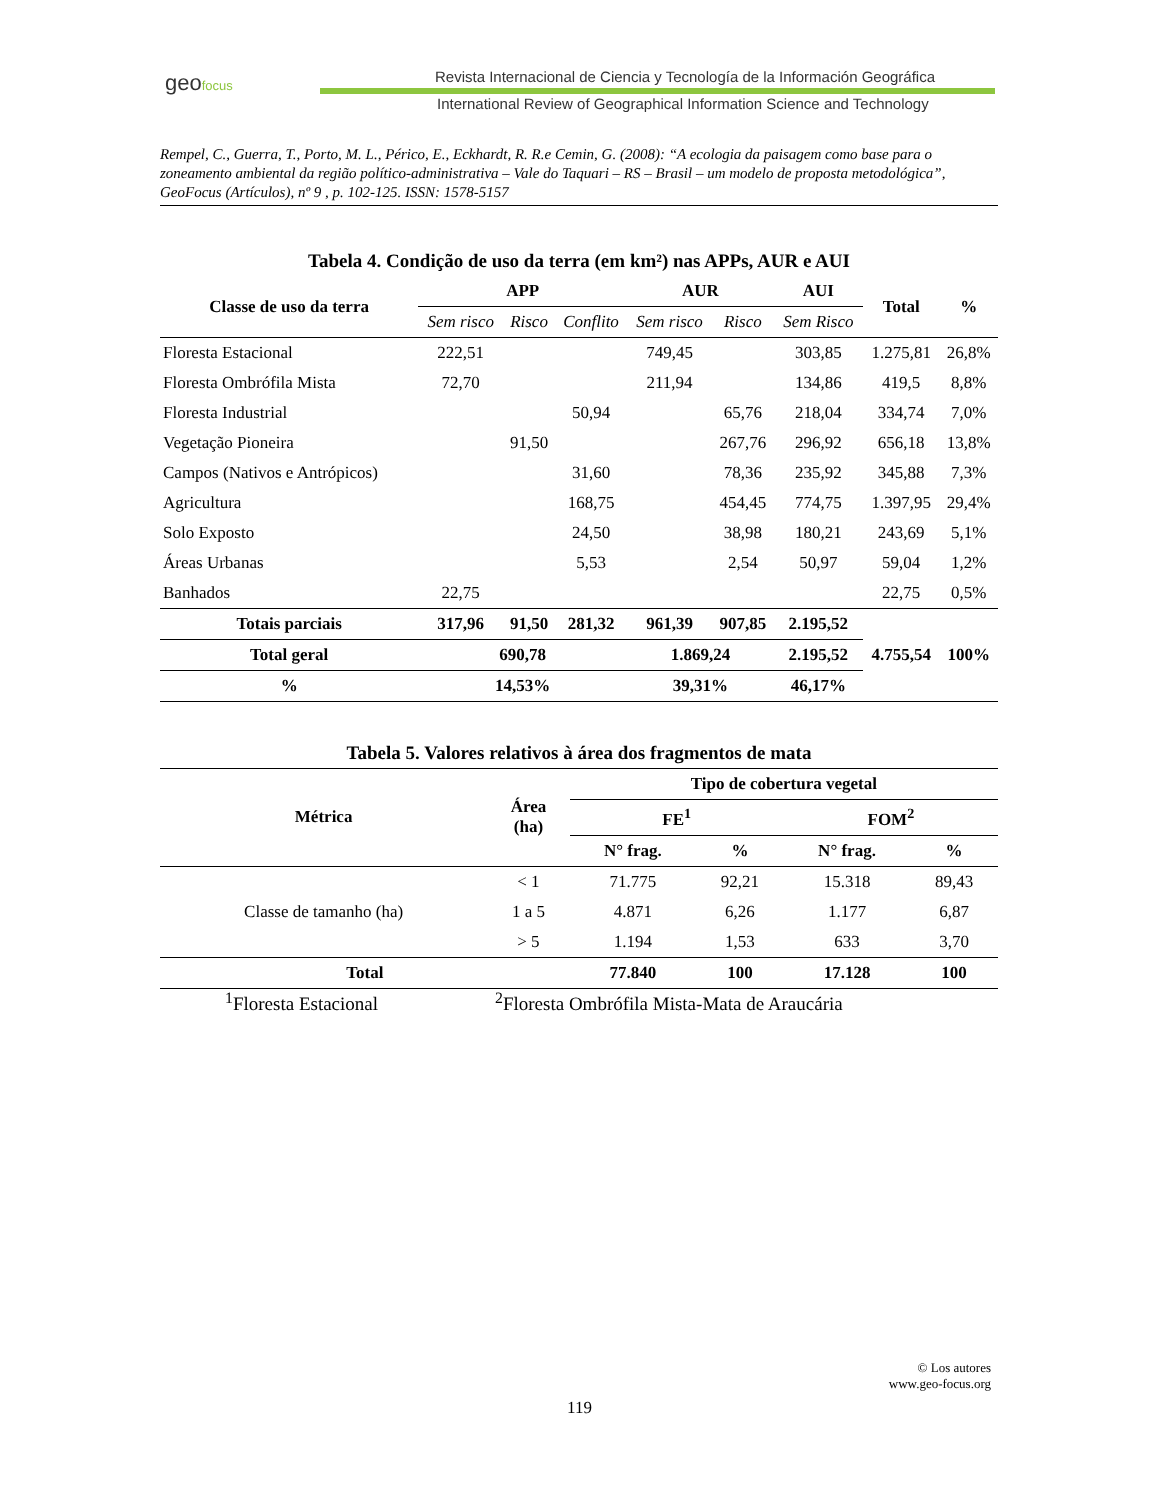geofocus
Revista Internacional de Ciencia y Tecnología de la Información Geográfica
International Review of Geographical Information Science and Technology
Rempel, C., Guerra, T., Porto, M. L., Périco, E., Eckhardt, R. R.e Cemin, G. (2008): “A ecologia da paisagem como base para o zoneamento ambiental da região político-administrativa – Vale do Taquari – RS – Brasil – um modelo de proposta metodológica”, GeoFocus (Artículos), nº 9 , p. 102-125. ISSN: 1578-5157
Tabela 4. Condição de uso da terra (em km²) nas APPs, AUR e AUI
| Classe de uso da terra | APP | | | AUR | | AUI | Total | % |
| --- | --- | --- | --- | --- | --- | --- | --- | --- |
| | Sem risco | Risco | Conflito | Sem risco | Risco | Sem Risco | | |
| Floresta Estacional | 222,51 | | | 749,45 | | 303,85 | 1.275,81 | 26,8% |
| Floresta Ombrófila Mista | 72,70 | | | 211,94 | | 134,86 | 419,5 | 8,8% |
| Floresta Industrial | | | 50,94 | | 65,76 | 218,04 | 334,74 | 7,0% |
| Vegetação Pioneira | | 91,50 | | | 267,76 | 296,92 | 656,18 | 13,8% |
| Campos (Nativos e Antrópicos) | | | 31,60 | | 78,36 | 235,92 | 345,88 | 7,3% |
| Agricultura | | | 168,75 | | 454,45 | 774,75 | 1.397,95 | 29,4% |
| Solo Exposto | | | 24,50 | | 38,98 | 180,21 | 243,69 | 5,1% |
| Áreas Urbanas | | | 5,53 | | 2,54 | 50,97 | 59,04 | 1,2% |
| Banhados | 22,75 | | | | | | 22,75 | 0,5% |
| Totais parciais | 317,96 | 91,50 | 281,32 | 961,39 | 907,85 | 2.195,52 | 4.755,54 | 100% |
| Total geral | 690,78 | | | 1.869,24 | | 2.195,52 | | |
| % | 14,53% | | | 39,31% | | 46,17% | | |
Tabela 5. Valores relativos à área dos fragmentos de mata
| Métrica | Área (ha) | Tipo de cobertura vegetal | | | |
| --- | --- | --- | --- | --- | --- |
| | | FE<sup>1</sup> | | FOM<sup>2</sup> | |
| | | N° frag. | % | N° frag. | % |
| Classe de tamanho (ha) | < 1 | 71.775 | 92,21 | 15.318 | 89,43 |
| | 1 a 5 | 4.871 | 6,26 | 1.177 | 6,87 |
| | > 5 | 1.194 | 1,53 | 633 | 3,70 |
| Total | | 77.840 | 100 | 17.128 | 100 |
<sup>1</sup> Floresta Estacional <sup>2</sup>Floresta Ombrófila Mista-Mata de Araucária
© Los autores
www.geo-focus.org
119